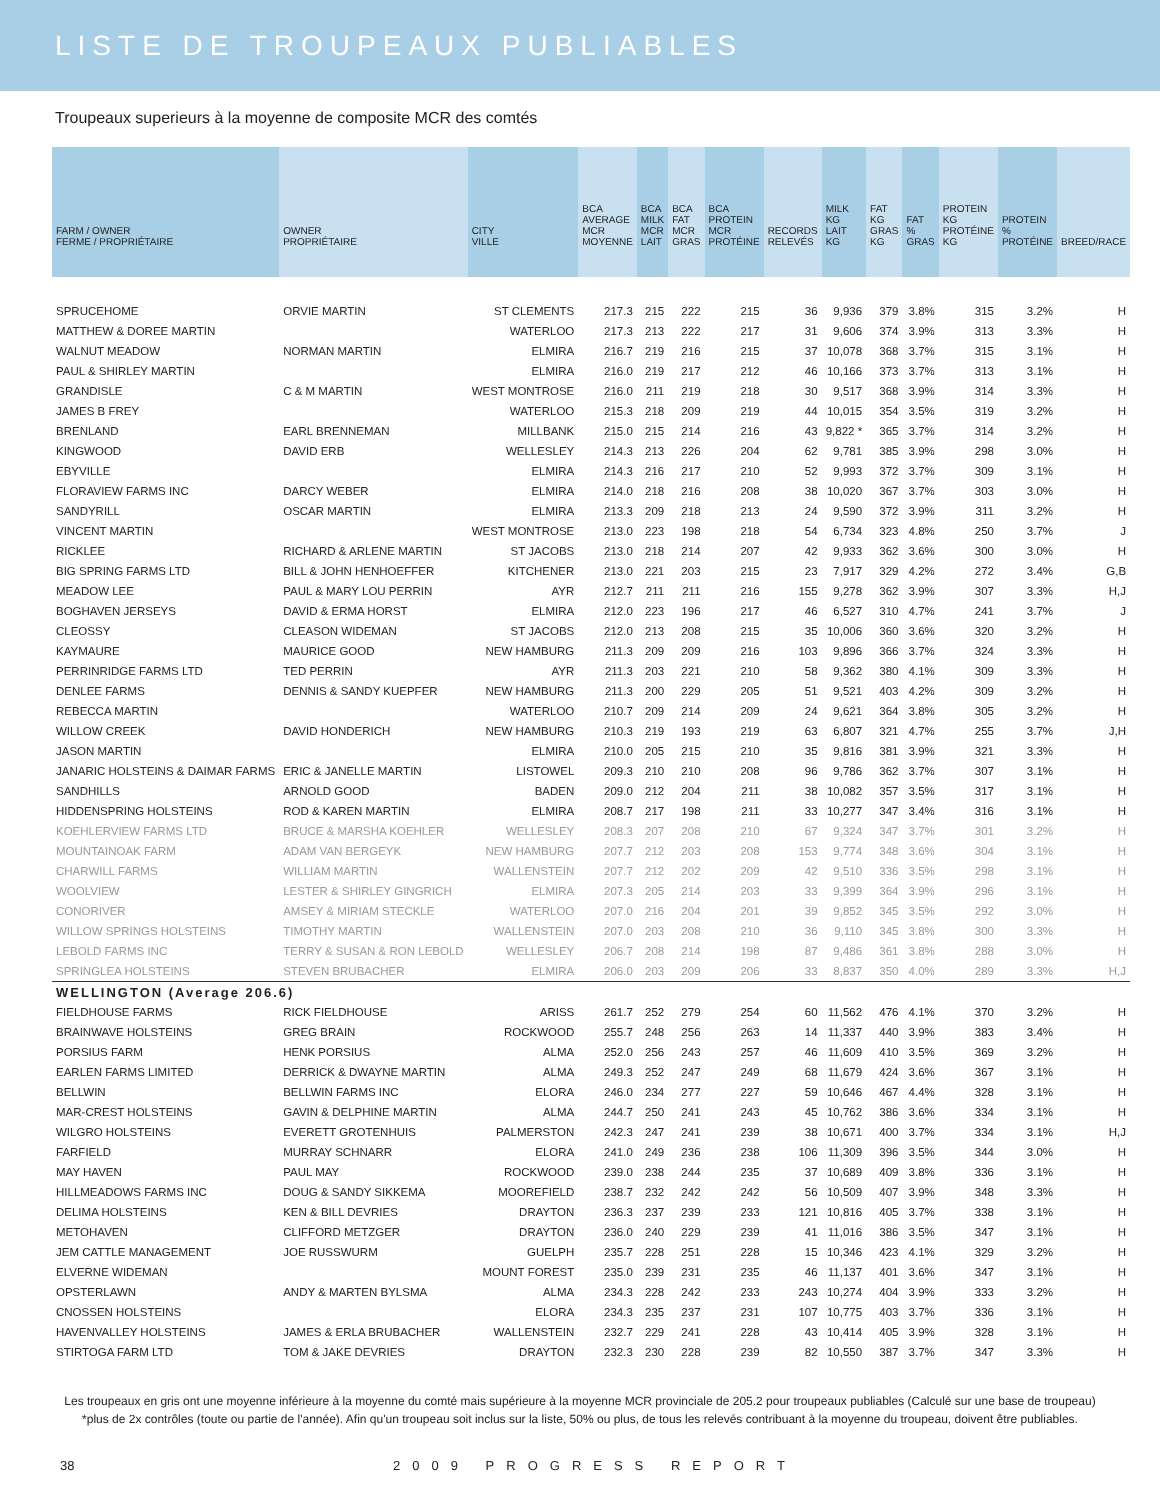LISTE DE TROUPEAUX PUBLIABLES
Troupeaux superieurs à la moyenne de composite MCR des comtés
| FARM / OWNER FERME / PROPRIÉTAIRE | OWNER PROPRIÉTAIRE | CITY VILLE | BCA AVERAGE MCR MOYENNE | BCA MILK MCR LAIT | BCA FAT MCR GRAS | BCA PROTEIN MCR PROTÉINE | RECORDS RELEVÉS | MILK KG LAIT KG | FAT KG GRAS KG | FAT % GRAS | PROTEIN KG PROTÉINE KG | PROTEIN % PROTÉINE | BREED/RACE |
| --- | --- | --- | --- | --- | --- | --- | --- | --- | --- | --- | --- | --- | --- |
| SPRUCEHOME | ORVIE MARTIN | ST CLEMENTS | 217.3 | 215 | 222 | 215 | 36 | 9,936 | 379 | 3.8% | 315 | 3.2% | H |
| MATTHEW & DOREE MARTIN | | WATERLOO | 217.3 | 213 | 222 | 217 | 31 | 9,606 | 374 | 3.9% | 313 | 3.3% | H |
| WALNUT MEADOW | NORMAN MARTIN | ELMIRA | 216.7 | 219 | 216 | 215 | 37 | 10,078 | 368 | 3.7% | 315 | 3.1% | H |
| PAUL & SHIRLEY MARTIN | | ELMIRA | 216.0 | 219 | 217 | 212 | 46 | 10,166 | 373 | 3.7% | 313 | 3.1% | H |
| GRANDISLE | C & M MARTIN | WEST MONTROSE | 216.0 | 211 | 219 | 218 | 30 | 9,517 | 368 | 3.9% | 314 | 3.3% | H |
| JAMES B FREY | | WATERLOO | 215.3 | 218 | 209 | 219 | 44 | 10,015 | 354 | 3.5% | 319 | 3.2% | H |
| BRENLAND | EARL BRENNEMAN | MILLBANK | 215.0 | 215 | 214 | 216 | 43 | 9,822 * | 365 | 3.7% | 314 | 3.2% | H |
| KINGWOOD | DAVID ERB | WELLESLEY | 214.3 | 213 | 226 | 204 | 62 | 9,781 | 385 | 3.9% | 298 | 3.0% | H |
| EBYVILLE | | ELMIRA | 214.3 | 216 | 217 | 210 | 52 | 9,993 | 372 | 3.7% | 309 | 3.1% | H |
| FLORAVIEW FARMS INC | DARCY WEBER | ELMIRA | 214.0 | 218 | 216 | 208 | 38 | 10,020 | 367 | 3.7% | 303 | 3.0% | H |
| SANDYRILL | OSCAR MARTIN | ELMIRA | 213.3 | 209 | 218 | 213 | 24 | 9,590 | 372 | 3.9% | 311 | 3.2% | H |
| VINCENT MARTIN | | WEST MONTROSE | 213.0 | 223 | 198 | 218 | 54 | 6,734 | 323 | 4.8% | 250 | 3.7% | J |
| RICKLEE | RICHARD & ARLENE MARTIN | ST JACOBS | 213.0 | 218 | 214 | 207 | 42 | 9,933 | 362 | 3.6% | 300 | 3.0% | H |
| BIG SPRING FARMS LTD | BILL & JOHN HENHOEFFER | KITCHENER | 213.0 | 221 | 203 | 215 | 23 | 7,917 | 329 | 4.2% | 272 | 3.4% | G,B |
| MEADOW LEE | PAUL & MARY LOU PERRIN | AYR | 212.7 | 211 | 211 | 216 | 155 | 9,278 | 362 | 3.9% | 307 | 3.3% | H,J |
| BOGHAVEN JERSEYS | DAVID & ERMA HORST | ELMIRA | 212.0 | 223 | 196 | 217 | 46 | 6,527 | 310 | 4.7% | 241 | 3.7% | J |
| CLEOSSY | CLEASON WIDEMAN | ST JACOBS | 212.0 | 213 | 208 | 215 | 35 | 10,006 | 360 | 3.6% | 320 | 3.2% | H |
| KAYMAURE | MAURICE GOOD | NEW HAMBURG | 211.3 | 209 | 209 | 216 | 103 | 9,896 | 366 | 3.7% | 324 | 3.3% | H |
| PERRINRIDGE FARMS LTD | TED PERRIN | AYR | 211.3 | 203 | 221 | 210 | 58 | 9,362 | 380 | 4.1% | 309 | 3.3% | H |
| DENLEE FARMS | DENNIS & SANDY KUEPFER | NEW HAMBURG | 211.3 | 200 | 229 | 205 | 51 | 9,521 | 403 | 4.2% | 309 | 3.2% | H |
| REBECCA MARTIN | | WATERLOO | 210.7 | 209 | 214 | 209 | 24 | 9,621 | 364 | 3.8% | 305 | 3.2% | H |
| WILLOW CREEK | DAVID HONDERICH | NEW HAMBURG | 210.3 | 219 | 193 | 219 | 63 | 6,807 | 321 | 4.7% | 255 | 3.7% | J,H |
| JASON MARTIN | | ELMIRA | 210.0 | 205 | 215 | 210 | 35 | 9,816 | 381 | 3.9% | 321 | 3.3% | H |
| JANARIC HOLSTEINS & DAIMAR FARMS | ERIC & JANELLE MARTIN | LISTOWEL | 209.3 | 210 | 210 | 208 | 96 | 9,786 | 362 | 3.7% | 307 | 3.1% | H |
| SANDHILLS | ARNOLD GOOD | BADEN | 209.0 | 212 | 204 | 211 | 38 | 10,082 | 357 | 3.5% | 317 | 3.1% | H |
| HIDDENSPRING HOLSTEINS | ROD & KAREN MARTIN | ELMIRA | 208.7 | 217 | 198 | 211 | 33 | 10,277 | 347 | 3.4% | 316 | 3.1% | H |
| KOEHLERVIEW FARMS LTD | BRUCE & MARSHA KOEHLER | WELLESLEY | 208.3 | 207 | 208 | 210 | 67 | 9,324 | 347 | 3.7% | 301 | 3.2% | H |
| MOUNTAINOAK FARM | ADAM VAN BERGEYK | NEW HAMBURG | 207.7 | 212 | 203 | 208 | 153 | 9,774 | 348 | 3.6% | 304 | 3.1% | H |
| CHARWILL FARMS | WILLIAM MARTIN | WALLENSTEIN | 207.7 | 212 | 202 | 209 | 42 | 9,510 | 336 | 3.5% | 298 | 3.1% | H |
| WOOLVIEW | LESTER & SHIRLEY GINGRICH | ELMIRA | 207.3 | 205 | 214 | 203 | 33 | 9,399 | 364 | 3.9% | 296 | 3.1% | H |
| CONORIVER | AMSEY & MIRIAM STECKLE | WATERLOO | 207.0 | 216 | 204 | 201 | 39 | 9,852 | 345 | 3.5% | 292 | 3.0% | H |
| WILLOW SPRINGS HOLSTEINS | TIMOTHY MARTIN | WALLENSTEIN | 207.0 | 203 | 208 | 210 | 36 | 9,110 | 345 | 3.8% | 300 | 3.3% | H |
| LEBOLD FARMS INC | TERRY & SUSAN & RON LEBOLD | WELLESLEY | 206.7 | 208 | 214 | 198 | 87 | 9,486 | 361 | 3.8% | 288 | 3.0% | H |
| SPRINGLEA HOLSTEINS | STEVEN BRUBACHER | ELMIRA | 206.0 | 203 | 209 | 206 | 33 | 8,837 | 350 | 4.0% | 289 | 3.3% | H,J |
| WELLINGTON (Average 206.6) | | | | | | | | | | | | | |
| FIELDHOUSE FARMS | RICK FIELDHOUSE | ARISS | 261.7 | 252 | 279 | 254 | 60 | 11,562 | 476 | 4.1% | 370 | 3.2% | H |
| BRAINWAVE HOLSTEINS | GREG BRAIN | ROCKWOOD | 255.7 | 248 | 256 | 263 | 14 | 11,337 | 440 | 3.9% | 383 | 3.4% | H |
| PORSIUS FARM | HENK PORSIUS | ALMA | 252.0 | 256 | 243 | 257 | 46 | 11,609 | 410 | 3.5% | 369 | 3.2% | H |
| EARLEN FARMS LIMITED | DERRICK & DWAYNE MARTIN | ALMA | 249.3 | 252 | 247 | 249 | 68 | 11,679 | 424 | 3.6% | 367 | 3.1% | H |
| BELLWIN | BELLWIN FARMS INC | ELORA | 246.0 | 234 | 277 | 227 | 59 | 10,646 | 467 | 4.4% | 328 | 3.1% | H |
| MAR-CREST HOLSTEINS | GAVIN & DELPHINE MARTIN | ALMA | 244.7 | 250 | 241 | 243 | 45 | 10,762 | 386 | 3.6% | 334 | 3.1% | H |
| WILGRO HOLSTEINS | EVERETT GROTENHUIS | PALMERSTON | 242.3 | 247 | 241 | 239 | 38 | 10,671 | 400 | 3.7% | 334 | 3.1% | H,J |
| FARFIELD | MURRAY SCHNARR | ELORA | 241.0 | 249 | 236 | 238 | 106 | 11,309 | 396 | 3.5% | 344 | 3.0% | H |
| MAY HAVEN | PAUL MAY | ROCKWOOD | 239.0 | 238 | 244 | 235 | 37 | 10,689 | 409 | 3.8% | 336 | 3.1% | H |
| HILLMEADOWS FARMS INC | DOUG & SANDY SIKKEMA | MOOREFIELD | 238.7 | 232 | 242 | 242 | 56 | 10,509 | 407 | 3.9% | 348 | 3.3% | H |
| DELIMA HOLSTEINS | KEN & BILL DEVRIES | DRAYTON | 236.3 | 237 | 239 | 233 | 121 | 10,816 | 405 | 3.7% | 338 | 3.1% | H |
| METOHAVEN | CLIFFORD METZGER | DRAYTON | 236.0 | 240 | 229 | 239 | 41 | 11,016 | 386 | 3.5% | 347 | 3.1% | H |
| JEM CATTLE MANAGEMENT | JOE RUSSWURM | GUELPH | 235.7 | 228 | 251 | 228 | 15 | 10,346 | 423 | 4.1% | 329 | 3.2% | H |
| ELVERNE WIDEMAN | | MOUNT FOREST | 235.0 | 239 | 231 | 235 | 46 | 11,137 | 401 | 3.6% | 347 | 3.1% | H |
| OPSTERLAWN | ANDY & MARTEN BYLSMA | ALMA | 234.3 | 228 | 242 | 233 | 243 | 10,274 | 404 | 3.9% | 333 | 3.2% | H |
| CNOSSEN HOLSTEINS | | ELORA | 234.3 | 235 | 237 | 231 | 107 | 10,775 | 403 | 3.7% | 336 | 3.1% | H |
| HAVENVALLEY HOLSTEINS | JAMES & ERLA BRUBACHER | WALLENSTEIN | 232.7 | 229 | 241 | 228 | 43 | 10,414 | 405 | 3.9% | 328 | 3.1% | H |
| STIRTOGA FARM LTD | TOM & JAKE DEVRIES | DRAYTON | 232.3 | 230 | 228 | 239 | 82 | 10,550 | 387 | 3.7% | 347 | 3.3% | H |
Les troupeaux en gris ont une moyenne inférieure à la moyenne du comté mais supérieure à la moyenne MCR provinciale de 205.2 pour troupeaux publiables (Calculé sur une base de troupeau)
*plus de 2x contrôles (toute ou partie de l'année). Afin qu'un troupeau soit inclus sur la liste, 50% ou plus, de tous les relevés contribuant à la moyenne du troupeau, doivent être publiables.
38 2009 PROGRESS REPORT